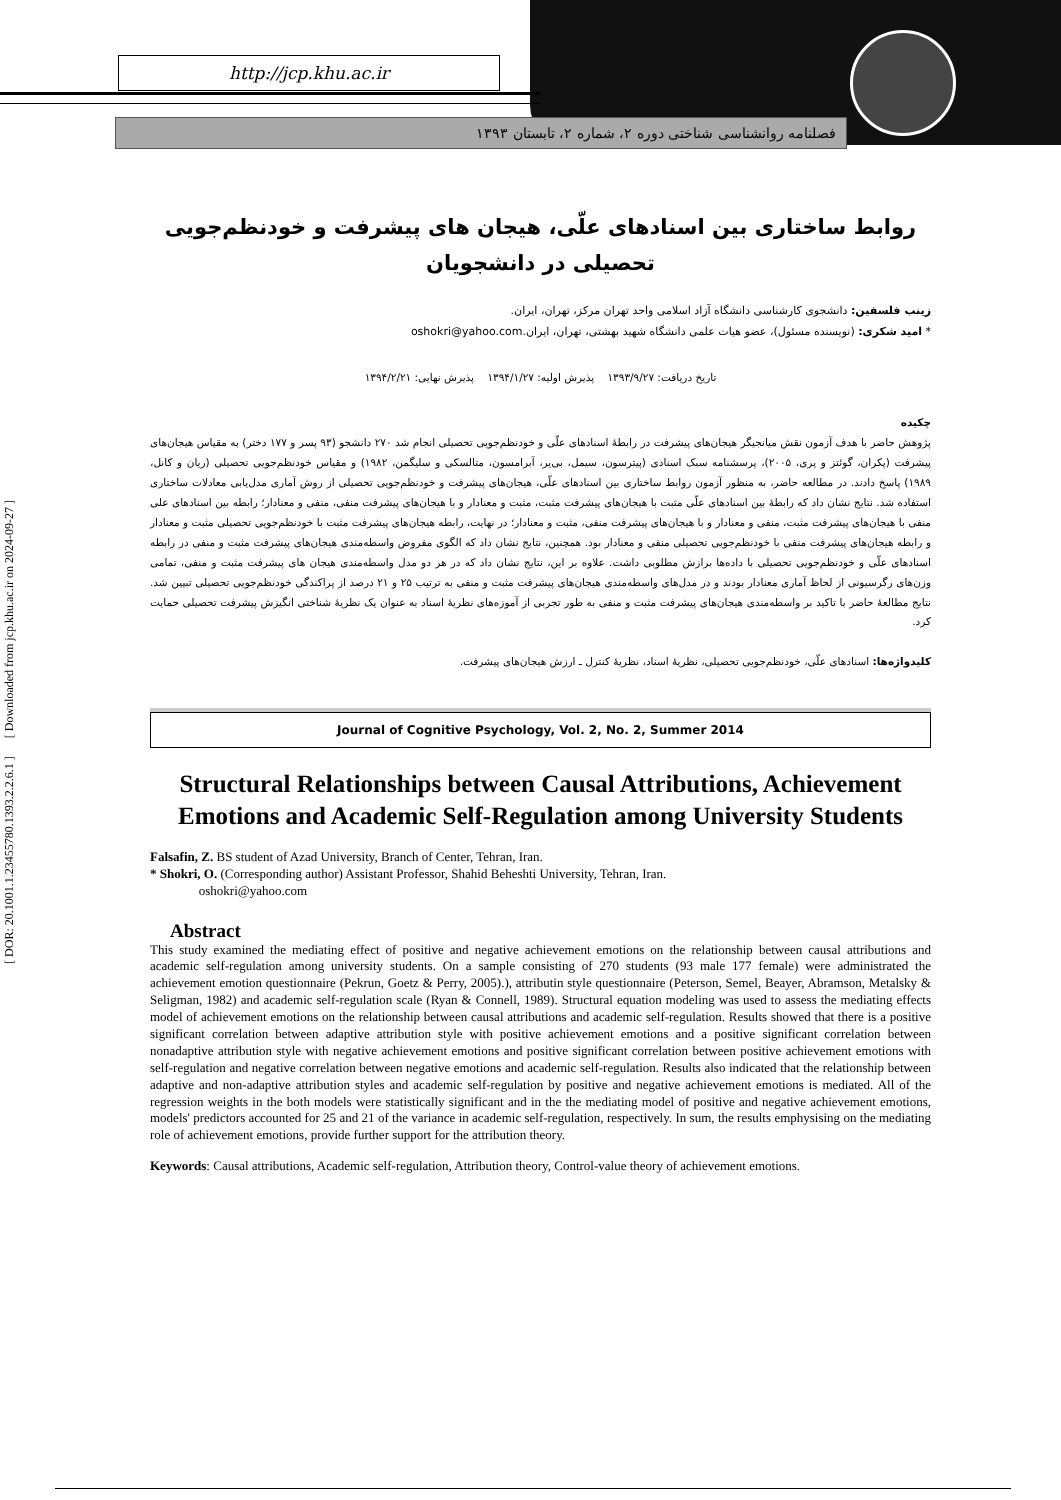http://jcp.khu.ac.ir
فصلنامه روانشناسی شناختی دوره ۲، شماره ۲، تابستان ۱۳۹۳
[ DOR: 20.1001.1.23455780.1393.2.2.6.1 ] [ Downloaded from jcp.khu.ac.ir on 2024-09-27 ]
روابط ساختاری بین اسنادهای علّی، هیجان های پیشرفت و خودنظم‌جویی تحصیلی در دانشجویان
زینب فلسفین: دانشجوی کارشناسی دانشگاه آزاد اسلامی واحد تهران مرکز، تهران، ایران.
* امید شکری: (نویسنده مسئول)، عضو هیات علمی دانشگاه شهید بهشتی، تهران، ایران.oshokri@yahoo.com
تاریخ دریافت: ۱۳۹۳/۹/۲۷ پذیرش اولیه: ۱۳۹۴/۱/۲۷ پذیرش نهایی: ۱۳۹۴/۲/۲۱
چکیده
پژوهش حاضر با هدف آزمون نقش میانجیگر هیجان‌های پیشرفت در رابطۀ اسنادهای علّی و خودنظم‌جویی تحصیلی انجام شد ۲۷۰ دانشجو (۹۳ پسر و ۱۷۷ دختر) به مقیاس هیجان‌های پیشرفت (پکران، گوئتز و پری، ۲۰۰۵)، پرسشنامه سبک اسنادی (پیترسون، سیمل، بی‌یر، آبرامسون، متالسکی و سلیگمن، ۱۹۸۲) و مقیاس خودنظم‌جویی تحصیلی (ریان و کانل، ۱۹۸۹) پاسخ دادند. در مطالعه حاضر، به منظور آزمون روابط ساختاری بین اسنادهای علّی، هیجان‌های پیشرفت و خودنظم‌جویی تحصیلی از روش آماری مدل‌یابی معادلات ساختاری استفاده شد. نتایج نشان داد که رابطۀ بین اسنادهای علّی مثبت با هیجان‌های پیشرفت مثبت، مثبت و معنادار و با هیجان‌های پیشرفت منفی، منفی و معنادار؛ رابطه بین اسنادهای علی منفی با هیجان‌های پیشرفت مثبت، منفی و معنادار و با هیجان‌های پیشرفت منفی، مثبت و معنادار؛ در نهایت، رابطه هیجان‌های پیشرفت مثبت با خودنظم‌جویی تحصیلی مثبت و معنادار و رابطه هیجان‌های پیشرفت منفی با خودنظم‌جویی تحصیلی منفی و معنادار بود. همچنین، نتایج نشان داد که الگوی مفروض واسطه‌مندی هیجان‌های پیشرفت مثبت و منفی در رابطه اسنادهای علّی و خودنظم‌جویی تحصیلی با داده‌ها برازش مطلوبی داشت. علاوه بر این، نتایج نشان داد که در هر دو مدل واسطه‌مندی هیجان های پیشرفت مثبت و منفی، تمامی وزن‌های رگرسیونی از لحاظ آماری معنادار بودند و در مدل‌های واسطه‌مندی هیجان‌های پیشرفت مثبت و منفی به ترتیب ۲۵ و ۲۱ درصد از پراکندگی خودنظم‌جویی تحصیلی تبیین شد. نتایج مطالعۀ حاضر با تاکید بر واسطه‌مندی هیجان‌های پیشرفت مثبت و منفی به طور تجربی از آموزه‌های نظریۀ اسناد به عنوان یک نظریۀ شناختی انگیزش پیشرفت تحصیلی حمایت کرد.
کلیدواژه‌ها: اسنادهای علّی، خودنظم‌جویی تحصیلی، نظریۀ اسناد، نظریۀ کنترل ـ ارزش هیجان‌های پیشرفت.
Journal of Cognitive Psychology, Vol. 2, No. 2, Summer 2014
Structural Relationships between Causal Attributions, Achievement Emotions and Academic Self-Regulation among University Students
Falsafin, Z. BS student of Azad University, Branch of Center, Tehran, Iran.
* Shokri, O. (Corresponding author) Assistant Professor, Shahid Beheshti University, Tehran, Iran.
oshokri@yahoo.com
Abstract
This study examined the mediating effect of positive and negative achievement emotions on the relationship between causal attributions and academic self-regulation among university students. On a sample consisting of 270 students (93 male 177 female) were administrated the achievement emotion questionnaire (Pekrun, Goetz & Perry, 2005).), attributin style questionnaire (Peterson, Semel, Beayer, Abramson, Metalsky & Seligman, 1982) and academic self-regulation scale (Ryan & Connell, 1989). Structural equation modeling was used to assess the mediating effects model of achievement emotions on the relationship between causal attributions and academic self-regulation. Results showed that there is a positive significant correlation between adaptive attribution style with positive achievement emotions and a positive significant correlation between nonadaptive attribution style with negative achievement emotions and positive significant correlation between positive achievement emotions with self-regulation and negative correlation between negative emotions and academic self-regulation. Results also indicated that the relationship between adaptive and non-adaptive attribution styles and academic self-regulation by positive and negative achievement emotions is mediated. All of the regression weights in the both models were statistically significant and in the the mediating model of positive and negative achievement emotions, models' predictors accounted for 25 and 21 of the variance in academic self-regulation, respectively. In sum, the results emphysising on the mediating role of achievement emotions, provide further support for the attribution theory.
Keywords: Causal attributions, Academic self-regulation, Attribution theory, Control-value theory of achievement emotions.